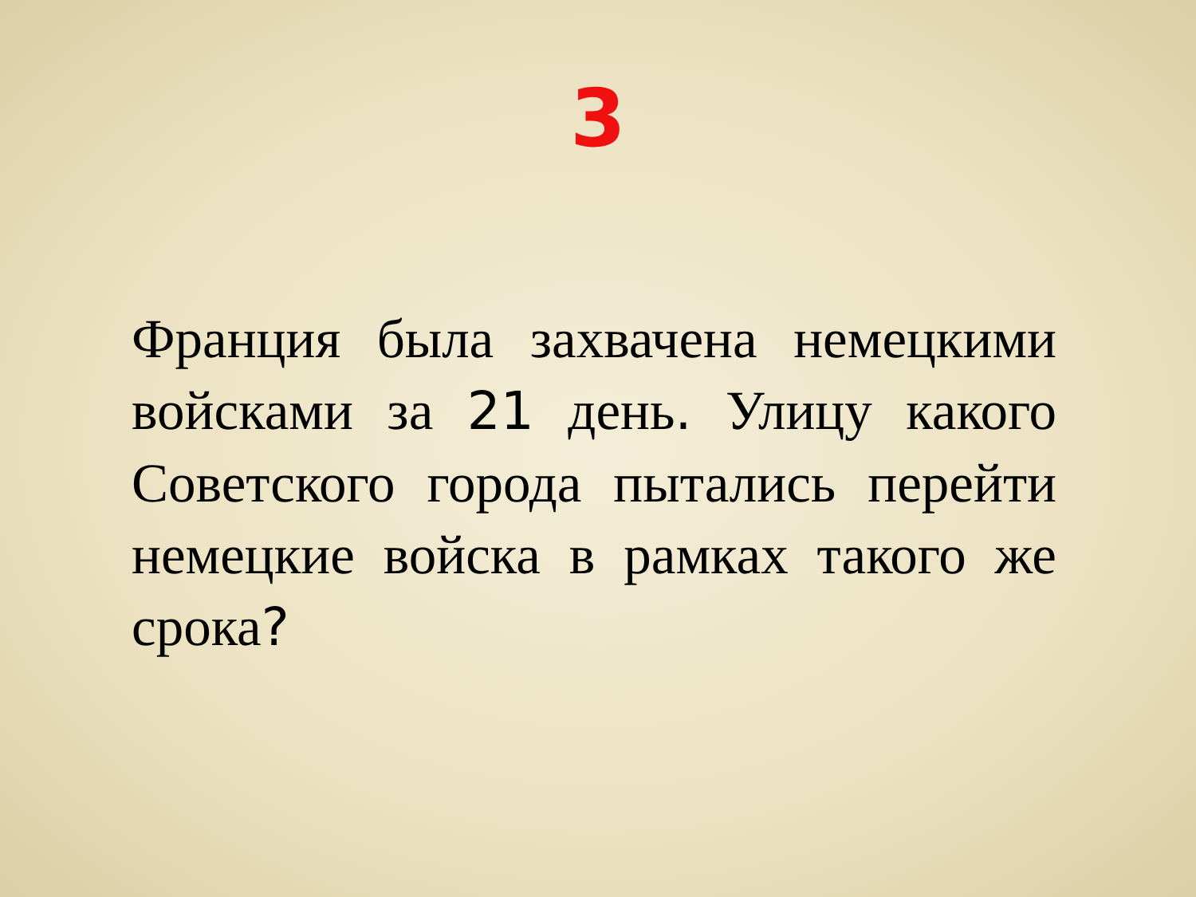3
Франция была захвачена немецкими войсками за 21 день. Улицу какого Советского города пытались перейти немецкие войска в рамках такого же срока?